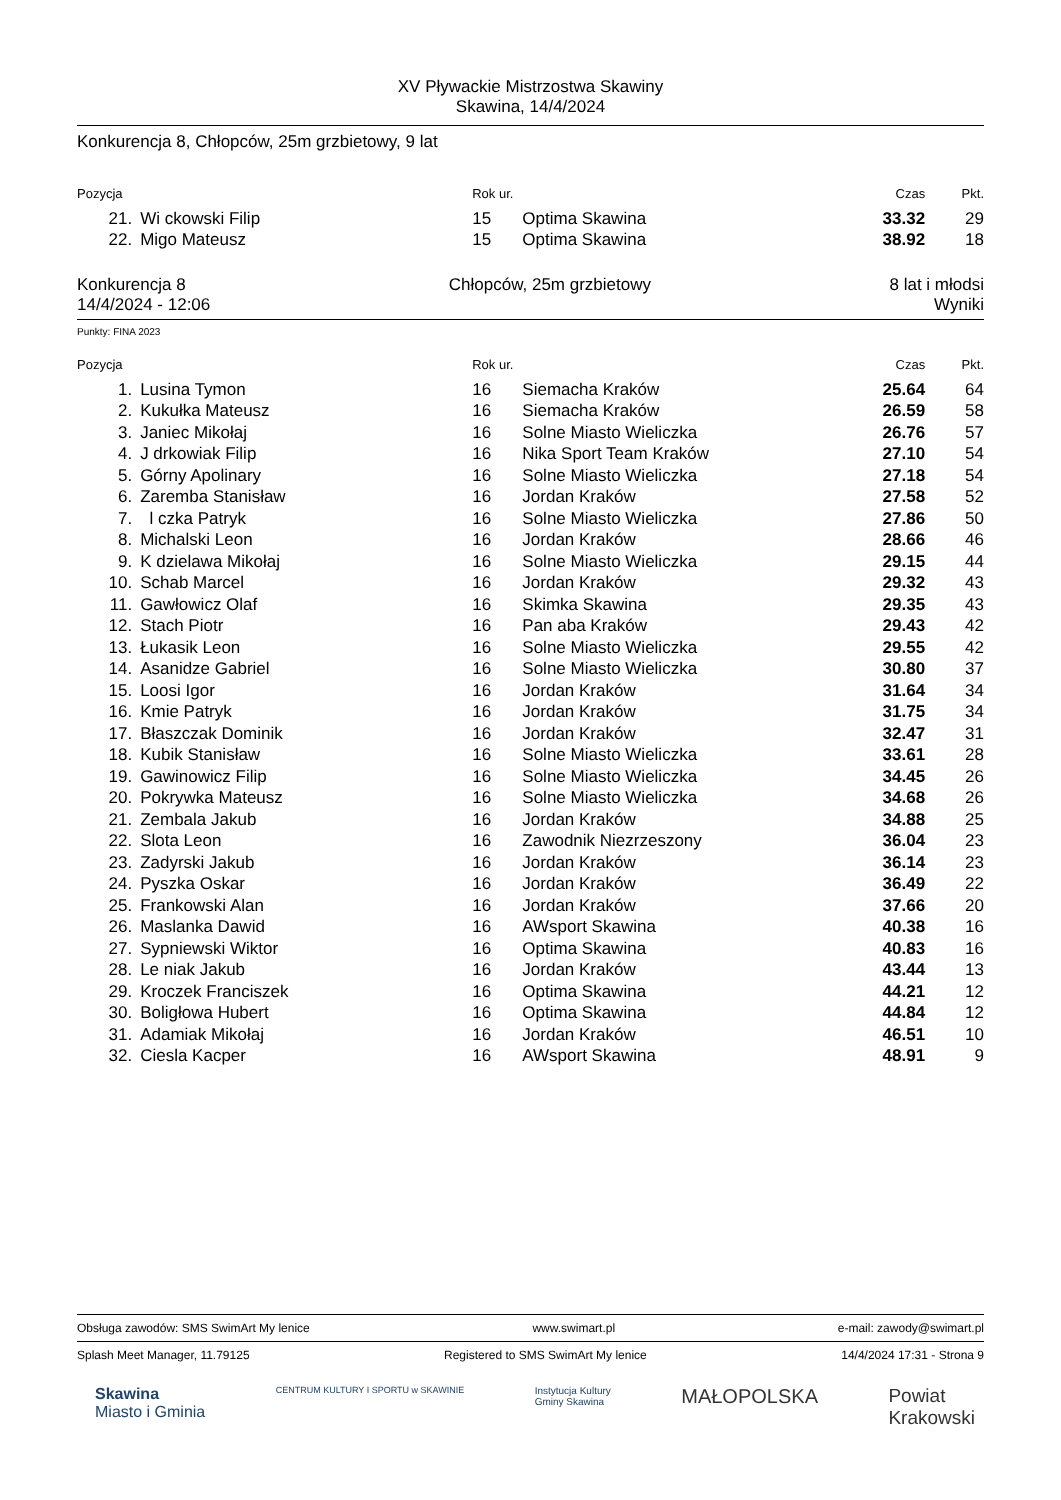XV Pływackie Mistrzostwa Skawiny
Skawina, 14/4/2024
Konkurencja 8, Chłopców, 25m grzbietowy, 9 lat
| Pozycja | | Rok ur. | | Czas | Pkt. |
| --- | --- | --- | --- | --- | --- |
| 21. | Wi ckowski Filip | 15 | Optima Skawina | 33.32 | 29 |
| 22. | Migo Mateusz | 15 | Optima Skawina | 38.92 | 18 |
Konkurencja 8
14/4/2024 - 12:06
Chłopców, 25m grzbietowy 8 lat i młodsi
Wyniki
Punkty: FINA 2023
| Pozycja | | Rok ur. | | Czas | Pkt. |
| --- | --- | --- | --- | --- | --- |
| 1. | Lusina Tymon | 16 | Siemacha Kraków | 25.64 | 64 |
| 2. | Kukułka Mateusz | 16 | Siemacha Kraków | 26.59 | 58 |
| 3. | Janiec Mikołaj | 16 | Solne Miasto Wieliczka | 26.76 | 57 |
| 4. | J drkowiak Filip | 16 | Nika Sport Team Kraków | 27.10 | 54 |
| 5. | Górny Apolinary | 16 | Solne Miasto Wieliczka | 27.18 | 54 |
| 6. | Zaremba Stanisław | 16 | Jordan Kraków | 27.58 | 52 |
| 7. | l czka Patryk | 16 | Solne Miasto Wieliczka | 27.86 | 50 |
| 8. | Michalski Leon | 16 | Jordan Kraków | 28.66 | 46 |
| 9. | K dzielawa Mikołaj | 16 | Solne Miasto Wieliczka | 29.15 | 44 |
| 10. | Schab Marcel | 16 | Jordan Kraków | 29.32 | 43 |
| 11. | Gawłowicz Olaf | 16 | Skimka Skawina | 29.35 | 43 |
| 12. | Stach Piotr | 16 | Pan aba Kraków | 29.43 | 42 |
| 13. | Łukasik Leon | 16 | Solne Miasto Wieliczka | 29.55 | 42 |
| 14. | Asanidze Gabriel | 16 | Solne Miasto Wieliczka | 30.80 | 37 |
| 15. | Loosi Igor | 16 | Jordan Kraków | 31.64 | 34 |
| 16. | Kmie Patryk | 16 | Jordan Kraków | 31.75 | 34 |
| 17. | Błaszczak Dominik | 16 | Jordan Kraków | 32.47 | 31 |
| 18. | Kubik Stanisław | 16 | Solne Miasto Wieliczka | 33.61 | 28 |
| 19. | Gawinowicz Filip | 16 | Solne Miasto Wieliczka | 34.45 | 26 |
| 20. | Pokrywka Mateusz | 16 | Solne Miasto Wieliczka | 34.68 | 26 |
| 21. | Zembala Jakub | 16 | Jordan Kraków | 34.88 | 25 |
| 22. | Slota Leon | 16 | Zawodnik Niezrzeszony | 36.04 | 23 |
| 23. | Zadyrski Jakub | 16 | Jordan Kraków | 36.14 | 23 |
| 24. | Pyszka Oskar | 16 | Jordan Kraków | 36.49 | 22 |
| 25. | Frankowski Alan | 16 | Jordan Kraków | 37.66 | 20 |
| 26. | Maslanka Dawid | 16 | AWsport Skawina | 40.38 | 16 |
| 27. | Sypniewski Wiktor | 16 | Optima Skawina | 40.83 | 16 |
| 28. | Le niak Jakub | 16 | Jordan Kraków | 43.44 | 13 |
| 29. | Kroczek Franciszek | 16 | Optima Skawina | 44.21 | 12 |
| 30. | Boligłowa Hubert | 16 | Optima Skawina | 44.84 | 12 |
| 31. | Adamiak Mikołaj | 16 | Jordan Kraków | 46.51 | 10 |
| 32. | Ciesla Kacper | 16 | AWsport Skawina | 48.91 | 9 |
Obsługa zawodów: SMS SwimArt My lenice www.swimart.pl e-mail: zawody@swimart.pl
Splash Meet Manager, 11.79125 Registered to SMS SwimArt My lenice 14/4/2024 17:31 - Strona 9
Skawina
Miasto i Gminia
CENTRUM KULTURY I SPORTU w SKAWINIE
Instytucja Kultury
Gminy Skawina
MAŁOPOLSKA Powiat
Krakowski